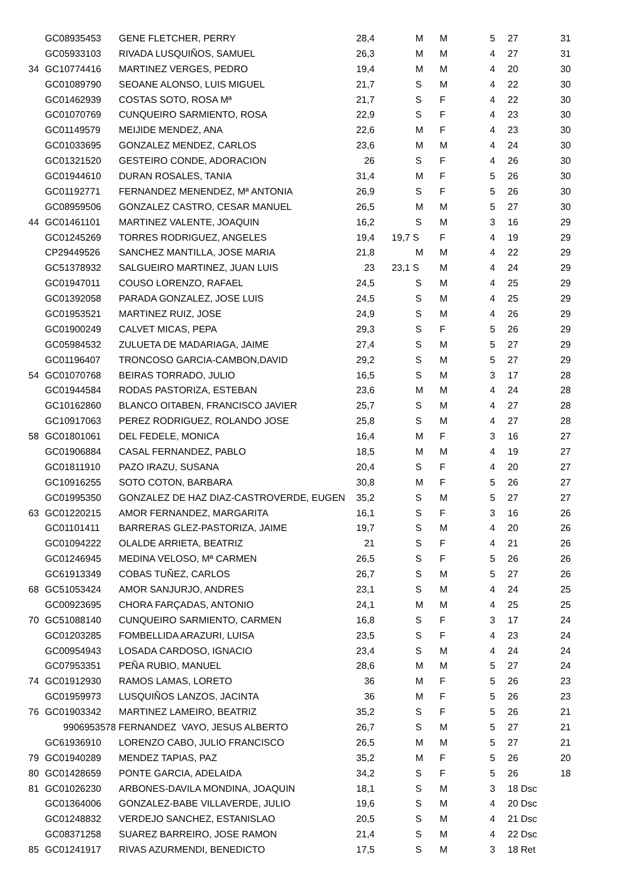| | GC08935453 | GENE FLETCHER, PERRY | 28,4 | | M | M | 5 | 27 | 31 |
| | GC05933103 | RIVADA LUSQUIÑOS, SAMUEL | 26,3 | | M | M | 4 | 27 | 31 |
| 34 | GC10774416 | MARTINEZ VERGES, PEDRO | 19,4 | | M | M | 4 | 20 | 30 |
| | GC01089790 | SEOANE ALONSO, LUIS MIGUEL | 21,7 | | S | M | 4 | 22 | 30 |
| | GC01462939 | COSTAS SOTO, ROSA Mª | 21,7 | | S | F | 4 | 22 | 30 |
| | GC01070769 | CUNQUEIRO SARMIENTO, ROSA | 22,9 | | S | F | 4 | 23 | 30 |
| | GC01149579 | MEIJIDE MENDEZ, ANA | 22,6 | | M | F | 4 | 23 | 30 |
| | GC01033695 | GONZALEZ MENDEZ, CARLOS | 23,6 | | M | M | 4 | 24 | 30 |
| | GC01321520 | GESTEIRO CONDE, ADORACION | 26 | | S | F | 4 | 26 | 30 |
| | GC01944610 | DURAN ROSALES, TANIA | 31,4 | | M | F | 5 | 26 | 30 |
| | GC01192771 | FERNANDEZ MENENDEZ, Mª ANTONIA | 26,9 | | S | F | 5 | 26 | 30 |
| | GC08959506 | GONZALEZ CASTRO, CESAR MANUEL | 26,5 | | M | M | 5 | 27 | 30 |
| 44 | GC01461101 | MARTINEZ VALENTE, JOAQUIN | 16,2 | | S | M | 3 | 16 | 29 |
| | GC01245269 | TORRES RODRIGUEZ, ANGELES | 19,4 | 19,7 | S | F | 4 | 19 | 29 |
| | CP29449526 | SANCHEZ MANTILLA, JOSE MARIA | 21,8 | | M | M | 4 | 22 | 29 |
| | GC51378932 | SALGUEIRO MARTINEZ, JUAN LUIS | 23 | 23,1 | S | M | 4 | 24 | 29 |
| | GC01947011 | COUSO LORENZO, RAFAEL | 24,5 | | S | M | 4 | 25 | 29 |
| | GC01392058 | PARADA GONZALEZ, JOSE LUIS | 24,5 | | S | M | 4 | 25 | 29 |
| | GC01953521 | MARTINEZ RUIZ, JOSE | 24,9 | | S | M | 4 | 26 | 29 |
| | GC01900249 | CALVET MICAS, PEPA | 29,3 | | S | F | 5 | 26 | 29 |
| | GC05984532 | ZULUETA DE MADARIAGA, JAIME | 27,4 | | S | M | 5 | 27 | 29 |
| | GC01196407 | TRONCOSO GARCIA-CAMBON,DAVID | 29,2 | | S | M | 5 | 27 | 29 |
| 54 | GC01070768 | BEIRAS TORRADO, JULIO | 16,5 | | S | M | 3 | 17 | 28 |
| | GC01944584 | RODAS PASTORIZA, ESTEBAN | 23,6 | | M | M | 4 | 24 | 28 |
| | GC10162860 | BLANCO OITABEN, FRANCISCO JAVIER | 25,7 | | S | M | 4 | 27 | 28 |
| | GC10917063 | PEREZ RODRIGUEZ, ROLANDO JOSE | 25,8 | | S | M | 4 | 27 | 28 |
| 58 | GC01801061 | DEL FEDELE, MONICA | 16,4 | | M | F | 3 | 16 | 27 |
| | GC01906884 | CASAL FERNANDEZ, PABLO | 18,5 | | M | M | 4 | 19 | 27 |
| | GC01811910 | PAZO IRAZU, SUSANA | 20,4 | | S | F | 4 | 20 | 27 |
| | GC10916255 | SOTO COTON, BARBARA | 30,8 | | M | F | 5 | 26 | 27 |
| | GC01995350 | GONZALEZ DE HAZ DIAZ-CASTROVERDE, EUGEN | 35,2 | | S | M | 5 | 27 | 27 |
| 63 | GC01220215 | AMOR FERNANDEZ, MARGARITA | 16,1 | | S | F | 3 | 16 | 26 |
| | GC01101411 | BARRERAS GLEZ-PASTORIZA, JAIME | 19,7 | | S | M | 4 | 20 | 26 |
| | GC01094222 | OLALDE ARRIETA, BEATRIZ | 21 | | S | F | 4 | 21 | 26 |
| | GC01246945 | MEDINA VELOSO, Mª CARMEN | 26,5 | | S | F | 5 | 26 | 26 |
| | GC61913349 | COBAS TUÑEZ, CARLOS | 26,7 | | S | M | 5 | 27 | 26 |
| 68 | GC51053424 | AMOR SANJURJO, ANDRES | 23,1 | | S | M | 4 | 24 | 25 |
| | GC00923695 | CHORA FARÇADAS, ANTONIO | 24,1 | | M | M | 4 | 25 | 25 |
| 70 | GC51088140 | CUNQUEIRO SARMIENTO, CARMEN | 16,8 | | S | F | 3 | 17 | 24 |
| | GC01203285 | FOMBELLIDA ARAZURI, LUISA | 23,5 | | S | F | 4 | 23 | 24 |
| | GC00954943 | LOSADA CARDOSO, IGNACIO | 23,4 | | S | M | 4 | 24 | 24 |
| | GC07953351 | PEÑA RUBIO, MANUEL | 28,6 | | M | M | 5 | 27 | 24 |
| 74 | GC01912930 | RAMOS LAMAS, LORETO | 36 | | M | F | 5 | 26 | 23 |
| | GC01959973 | LUSQUIÑOS LANZOS, JACINTA | 36 | | M | F | 5 | 26 | 23 |
| 76 | GC01903342 | MARTINEZ LAMEIRO, BEATRIZ | 35,2 | | S | F | 5 | 26 | 21 |
| | 9906953578 FERNANDEZ VAYO, JESUS ALBERTO | | 26,7 | | S | M | 5 | 27 | 21 |
| | GC61936910 | LORENZO CABO, JULIO FRANCISCO | 26,5 | | M | M | 5 | 27 | 21 |
| 79 | GC01940289 | MENDEZ TAPIAS, PAZ | 35,2 | | M | F | 5 | 26 | 20 |
| 80 | GC01428659 | PONTE GARCIA, ADELAIDA | 34,2 | | S | F | 5 | 26 | 18 |
| 81 | GC01026230 | ARBONES-DAVILA MONDINA, JOAQUIN | 18,1 | | S | M | 3 | 18 Dsc | |
| | GC01364006 | GONZALEZ-BABE VILLAVERDE, JULIO | 19,6 | | S | M | 4 | 20 Dsc | |
| | GC01248832 | VERDEJO SANCHEZ, ESTANISLAO | 20,5 | | S | M | 4 | 21 Dsc | |
| | GC08371258 | SUAREZ BARREIRO, JOSE RAMON | 21,4 | | S | M | 4 | 22 Dsc | |
| 85 | GC01241917 | RIVAS AZURMENDI, BENEDICTO | 17,5 | | S | M | 3 | 18 Ret | |